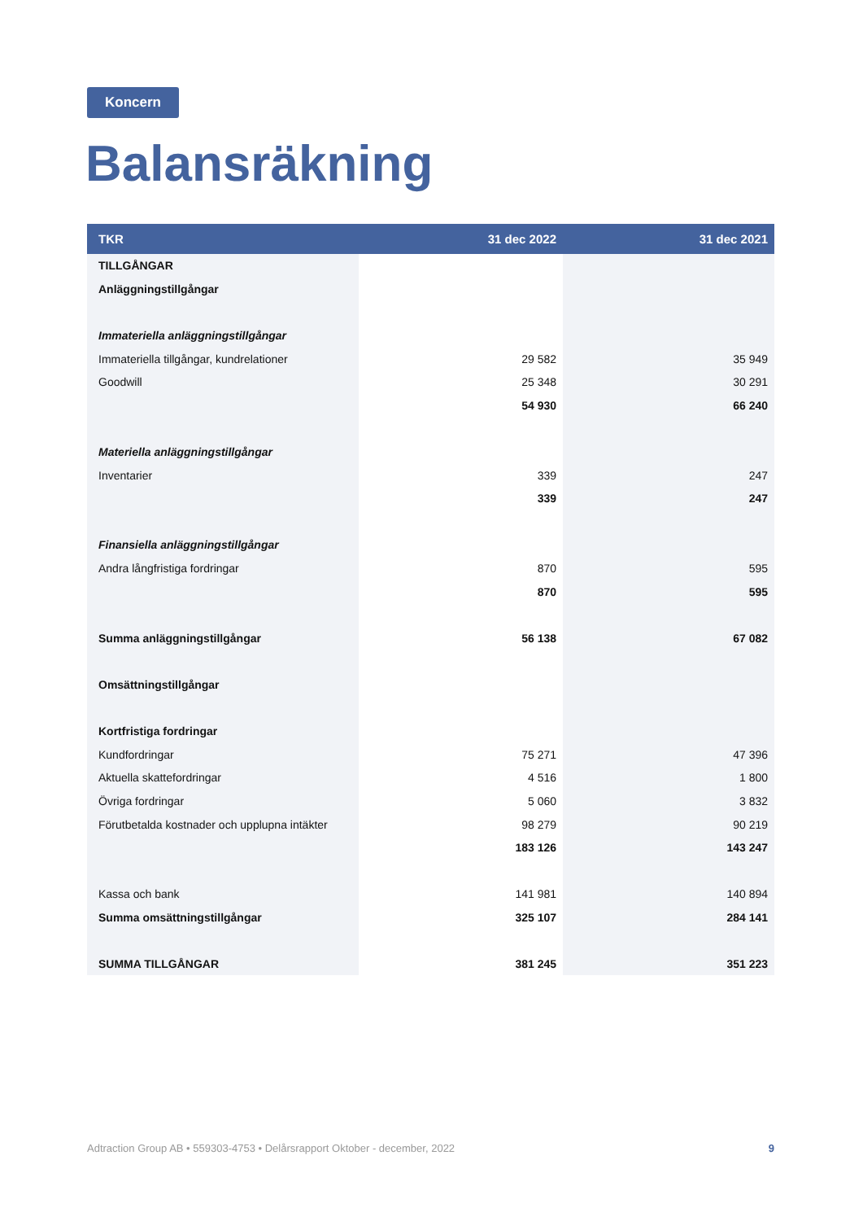Koncern
Balansräkning
| TKR | 31 dec 2022 | 31 dec 2021 |
| --- | --- | --- |
| TILLGÅNGAR | | |
| Anläggningstillgångar | | |
| Immateriella anläggningstillgångar | | |
| Immateriella tillgångar, kundrelationer | 29 582 | 35 949 |
| Goodwill | 25 348 | 30 291 |
| | 54 930 | 66 240 |
| Materiella anläggningstillgångar | | |
| Inventarier | 339 | 247 |
| | 339 | 247 |
| Finansiella anläggningstillgångar | | |
| Andra långfristiga fordringar | 870 | 595 |
| | 870 | 595 |
| Summa anläggningstillgångar | 56 138 | 67 082 |
| Omsättningstillgångar | | |
| Kortfristiga fordringar | | |
| Kundfordringar | 75 271 | 47 396 |
| Aktuella skattefordringar | 4 516 | 1 800 |
| Övriga fordringar | 5 060 | 3 832 |
| Förutbetalda kostnader och upplupna intäkter | 98 279 | 90 219 |
| | 183 126 | 143 247 |
| Kassa och bank | 141 981 | 140 894 |
| Summa omsättningstillgångar | 325 107 | 284 141 |
| SUMMA TILLGÅNGAR | 381 245 | 351 223 |
Adtraction Group AB • 559303-4753 • Delårsrapport Oktober - december, 2022 9